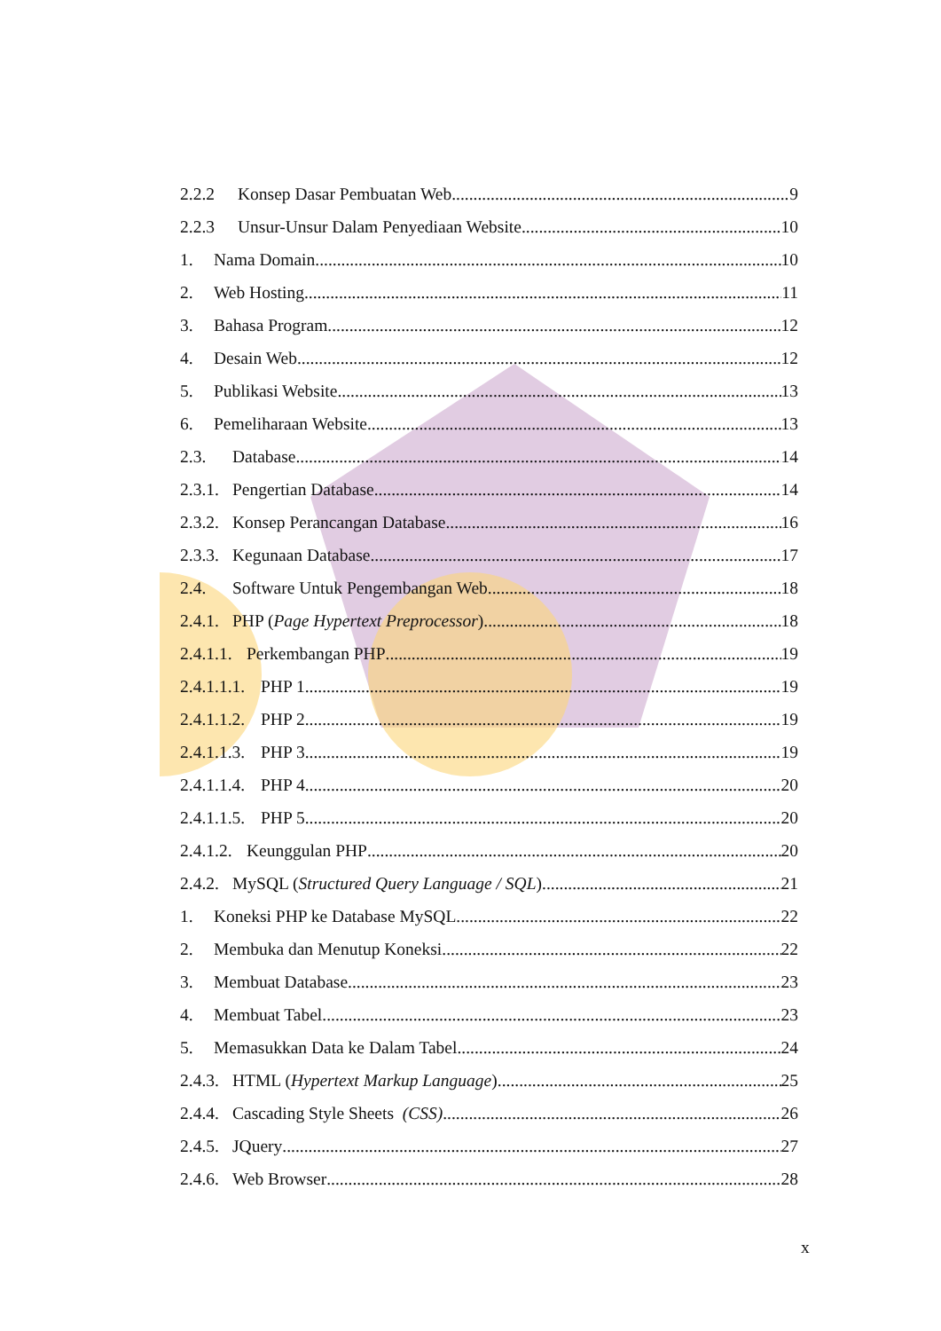2.2.2 Konsep Dasar Pembuatan Web 9
2.2.3 Unsur-Unsur Dalam Penyediaan Website 10
1. Nama Domain 10
2. Web Hosting 11
3. Bahasa Program 12
4. Desain Web 12
5. Publikasi Website 13
6. Pemeliharaan Website 13
2.3. Database 14
2.3.1. Pengertian Database 14
2.3.2. Konsep Perancangan Database 16
2.3.3. Kegunaan Database 17
2.4. Software Untuk Pengembangan Web 18
2.4.1. PHP (Page Hypertext Preprocessor) 18
2.4.1.1. Perkembangan PHP 19
2.4.1.1.1. PHP 1 19
2.4.1.1.2. PHP 2 19
2.4.1.1.3. PHP 3 19
2.4.1.1.4. PHP 4 20
2.4.1.1.5. PHP 5 20
2.4.1.2. Keunggulan PHP 20
2.4.2. MySQL (Structured Query Language / SQL) 21
1. Koneksi PHP ke Database MySQL 22
2. Membuka dan Menutup Koneksi 22
3. Membuat Database 23
4. Membuat Tabel 23
5. Memasukkan Data ke Dalam Tabel 24
2.4.3. HTML (Hypertext Markup Language) 25
2.4.4. Cascading Style Sheets (CSS) 26
2.4.5. JQuery 27
2.4.6. Web Browser 28
x